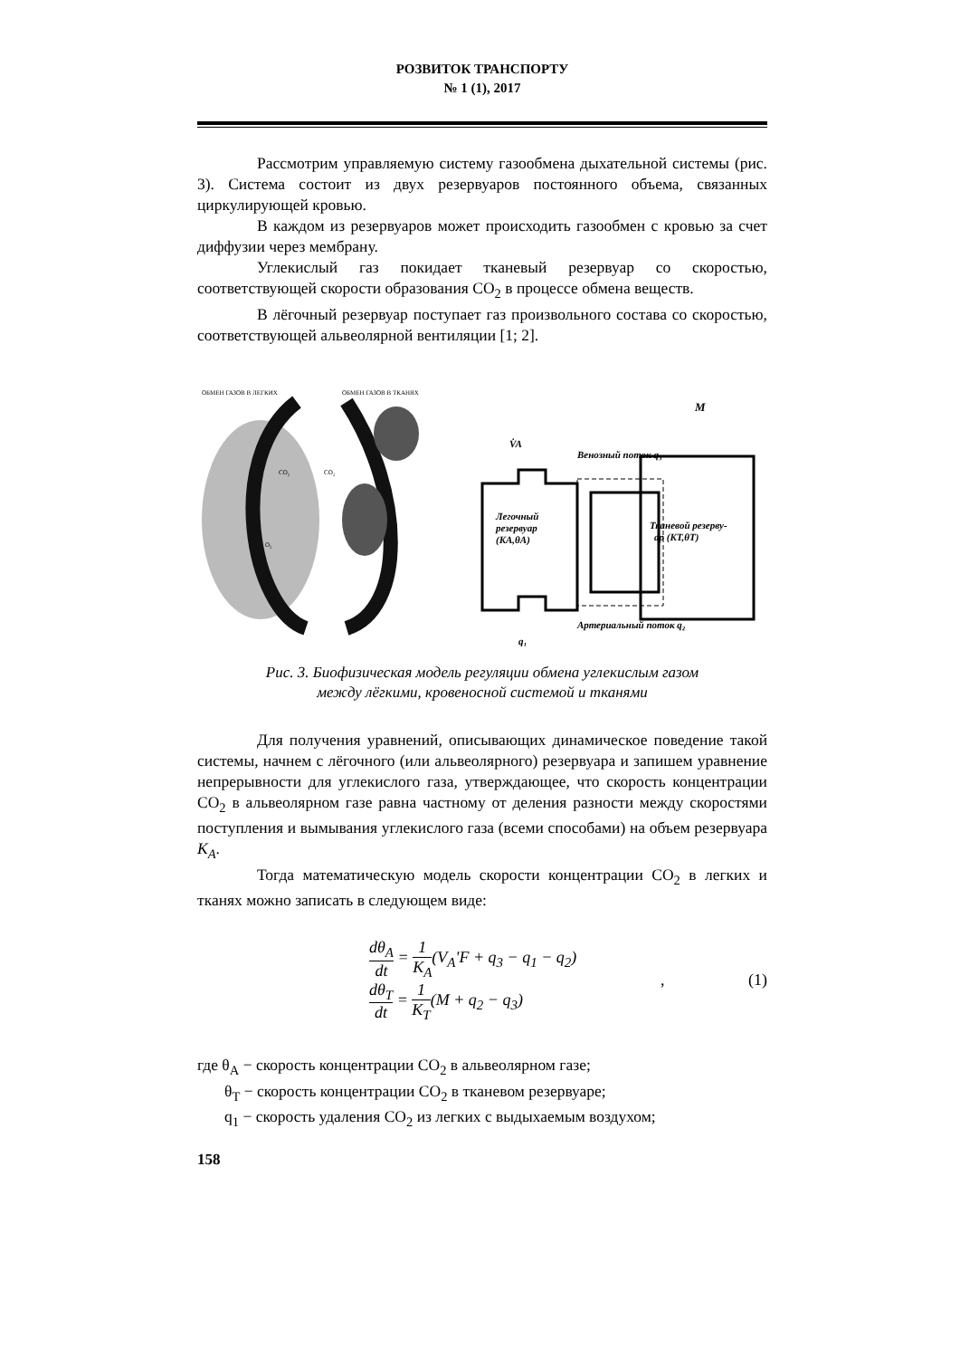РОЗВИТОК ТРАНСПОРТУ
№ 1 (1), 2017
Рассмотрим управляемую систему газообмена дыхательной системы (рис. 3). Система состоит из двух резервуаров постоянного объема, связанных циркулирующей кровью.
В каждом из резервуаров может происходить газообмен с кровью за счет диффузии через мембрану.
Углекислый газ покидает тканевый резервуар со скоростью, соответствующей скорости образования CO<sub>2</sub> в процессе обмена веществ.
В лёгочный резервуар поступает газ произвольного состава со скоростью, соответствующей альвеолярной вентиляции [1; 2].
ОБМЕН ГАЗОВ В ЛЕГКИХ
ОБМЕН ГАЗОВ В ТКАНЯХ
CO₂
CO₂
O₂
V̇A
M
Легочный
резервуар
(KA,θA)
Тканевой резерву-
ар (KT,θT)
Венозный поток q₃
Артериальный поток q₂
q₁
Рис. 3. Биофизическая модель регуляции обмена углекислым газом
между лёгкими, кровеносной системой и тканями
Для получения уравнений, описывающих динамическое поведение такой системы, начнем с лёгочного (или альвеолярного) резервуара и запишем уравнение непрерывности для углекислого газа, утверждающее, что скорость концентрации CO<sub>2</sub> в альвеолярном газе равна частному от деления разности между скоростями поступления и вымывания углекислого газа (всеми способами) на объем резервуара K<sub>A</sub>.
Тогда математическую модель скорости концентрации CO<sub>2</sub> в легких и тканях можно записать в следующем виде:
dθ<sub>A</sub> dt = 1 K<sub>A</sub>(V<sub>A</sub>'F + q<sub>3</sub> − q<sub>1</sub> − q<sub>2</sub>)
dθ<sub>T</sub> dt = 1 K<sub>T</sub>(M + q<sub>2</sub> − q<sub>3</sub>)
, (1)
где θ<sub>A</sub> − скорость концентрации CO<sub>2</sub> в альвеолярном газе;
θ<sub>T</sub> − скорость концентрации CO<sub>2</sub> в тканевом резервуаре;
q<sub>1</sub> − скорость удаления CO<sub>2</sub> из легких с выдыхаемым воздухом;
158